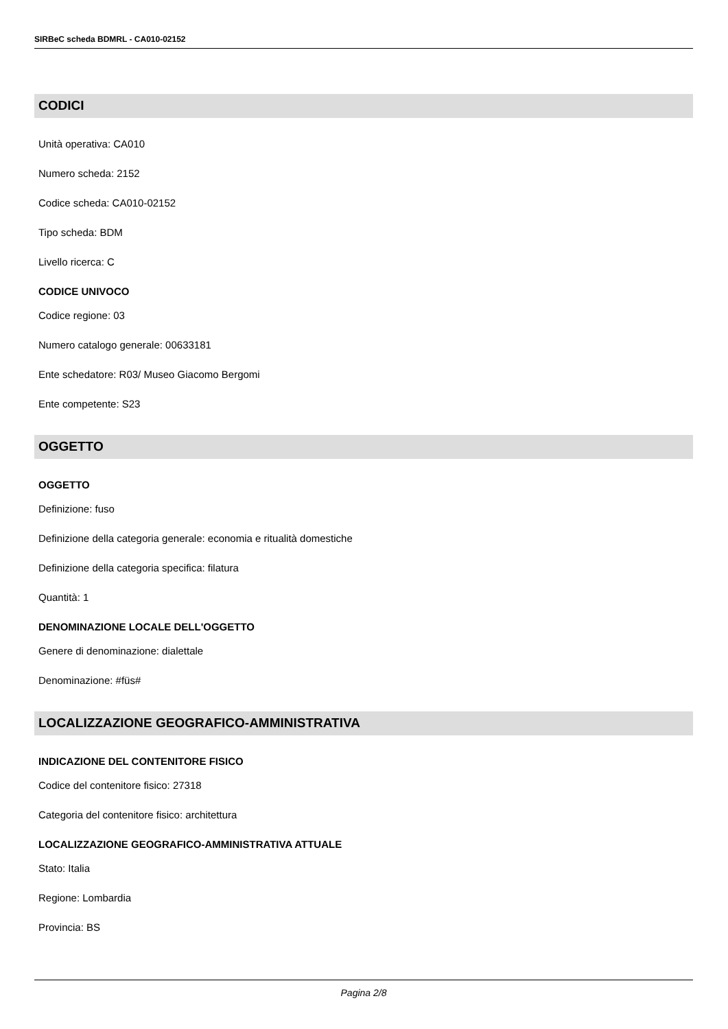SIRBeC scheda BDMRL - CA010-02152
CODICI
Unità operativa: CA010
Numero scheda: 2152
Codice scheda: CA010-02152
Tipo scheda: BDM
Livello ricerca: C
CODICE UNIVOCO
Codice regione: 03
Numero catalogo generale: 00633181
Ente schedatore: R03/ Museo Giacomo Bergomi
Ente competente: S23
OGGETTO
OGGETTO
Definizione: fuso
Definizione della categoria generale: economia e ritualità domestiche
Definizione della categoria specifica: filatura
Quantità: 1
DENOMINAZIONE LOCALE DELL'OGGETTO
Genere di denominazione: dialettale
Denominazione: #füs#
LOCALIZZAZIONE GEOGRAFICO-AMMINISTRATIVA
INDICAZIONE DEL CONTENITORE FISICO
Codice del contenitore fisico: 27318
Categoria del contenitore fisico: architettura
LOCALIZZAZIONE GEOGRAFICO-AMMINISTRATIVA ATTUALE
Stato: Italia
Regione: Lombardia
Provincia: BS
Pagina 2/8